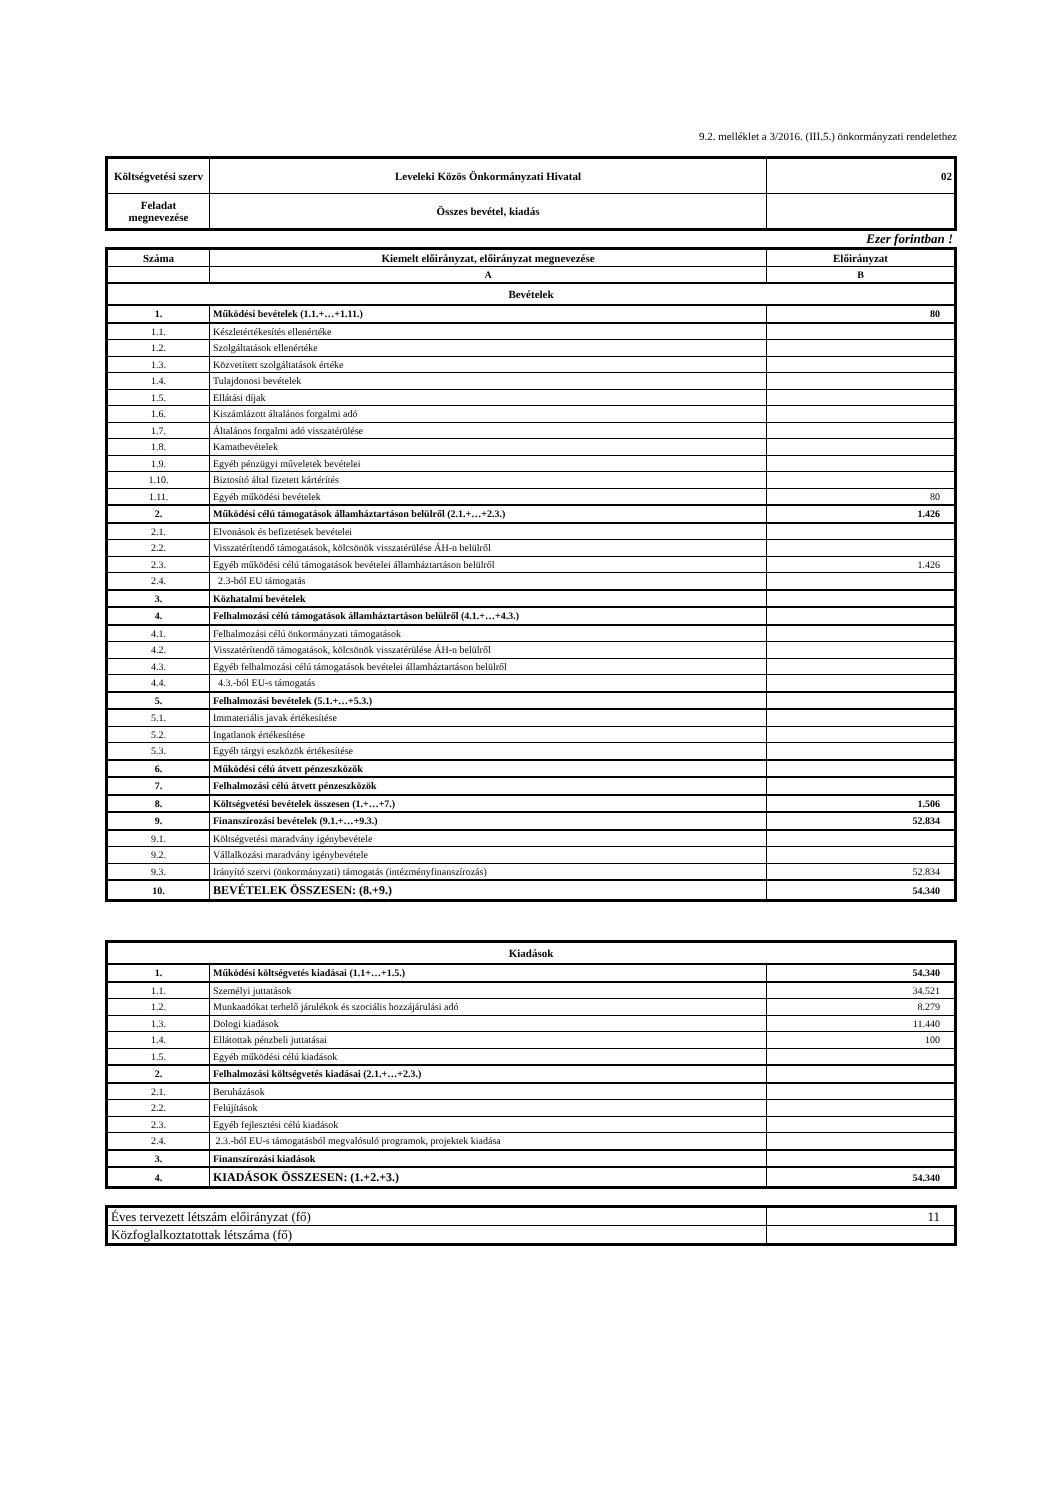9.2. melléklet a 3/2016. (III.5.) önkormányzati rendelethez
| Költségvetési szerv | Leveleki Közös Önkormányzati Hivatal | 02 |
| Feladat megnevezése | Összes bevétel, kiadás | |
Ezer forintban !
| Száma | Kiemelt előirányzat, előirányzat megnevezése | Előirányzat |
| --- | --- | --- |
| | A | B |
| Bevételek | | |
| 1. | Működési bevételek (1.1.+…+1.11.) | 80 |
| 1.1. | Készletértékesítés ellenértéke | |
| 1.2. | Szolgáltatások ellenértéke | |
| 1.3. | Közvetített szolgáltatások értéke | |
| 1.4. | Tulajdonosi bevételek | |
| 1.5. | Ellátási díjak | |
| 1.6. | Kiszámlázott általános forgalmi adó | |
| 1.7. | Általános forgalmi adó visszatérülése | |
| 1.8. | Kamatbevételek | |
| 1.9. | Egyéb pénzügyi műveletek bevételei | |
| 1.10. | Biztosító által fizetett kártérítés | |
| 1.11. | Egyéb működési bevételek | 80 |
| 2. | Működési célú támogatások államháztartáson belülről (2.1.+…+2.3.) | 1.426 |
| 2.1. | Elvonások és befizetések bevételei | |
| 2.2. | Visszatérítendő támogatások, kölcsönök visszatérülése ÁH-n belülről | |
| 2.3. | Egyéb működési célú támogatások bevételei államháztartáson belülről | 1.426 |
| 2.4. | 2.3-ból EU támogatás | |
| 3. | Közhatalmi bevételek | |
| 4. | Felhalmozási célú támogatások államháztartáson belülről (4.1.+…+4.3.) | |
| 4.1. | Felhalmozási célú önkormányzati támogatások | |
| 4.2. | Visszatérítendő támogatások, kölcsönök visszatérülése ÁH-n belülről | |
| 4.3. | Egyéb felhalmozási célú támogatások bevételei államháztartáson belülről | |
| 4.4. | 4.3.-ból EU-s támogatás | |
| 5. | Felhalmozási bevételek (5.1.+…+5.3.) | |
| 5.1. | Immateriális javak értékesítése | |
| 5.2. | Ingatlanok értékesítése | |
| 5.3. | Egyéb tárgyi eszközök értékesítése | |
| 6. | Működési célú átvett pénzeszközök | |
| 7. | Felhalmozási célú átvett pénzeszközök | |
| 8. | Költségvetési bevételek összesen (1.+…+7.) | 1.506 |
| 9. | Finanszírozási bevételek (9.1.+…+9.3.) | 52.834 |
| 9.1. | Költségvetési maradvány igénybevétele | |
| 9.2. | Vállalkozási maradvány igénybevétele | |
| 9.3. | Irányító szervi (önkormányzati) támogatás (intézményfinanszírozás) | 52.834 |
| 10. | BEVÉTELEK ÖSSZESEN: (8.+9.) | 54.340 |
| Kiadások | | |
| 1. | Működési költségvetés kiadásai (1.1+…+1.5.) | 54.340 |
| 1.1. | Személyi juttatások | 34.521 |
| 1.2. | Munkaadókat terhelő járulékok és szociális hozzájárulási adó | 8.279 |
| 1.3. | Dologi kiadások | 11.440 |
| 1.4. | Ellátottak pénzbeli juttatásai | 100 |
| 1.5. | Egyéb működési célú kiadások | |
| 2. | Felhalmozási költségvetés kiadásai (2.1.+…+2.3.) | |
| 2.1. | Beruházások | |
| 2.2. | Felújítások | |
| 2.3. | Egyéb fejlesztési célú kiadások | |
| 2.4. | 2.3.-ból EU-s támogatásból megvalósuló programok, projektek kiadása | |
| 3. | Finanszírozási kiadások | |
| 4. | KIADÁSOK ÖSSZESEN: (1.+2.+3.) | 54.340 |
| Éves tervezett létszám előirányzat (fő) | 11 |
| Közfoglalkoztatottak létszáma (fő) | |